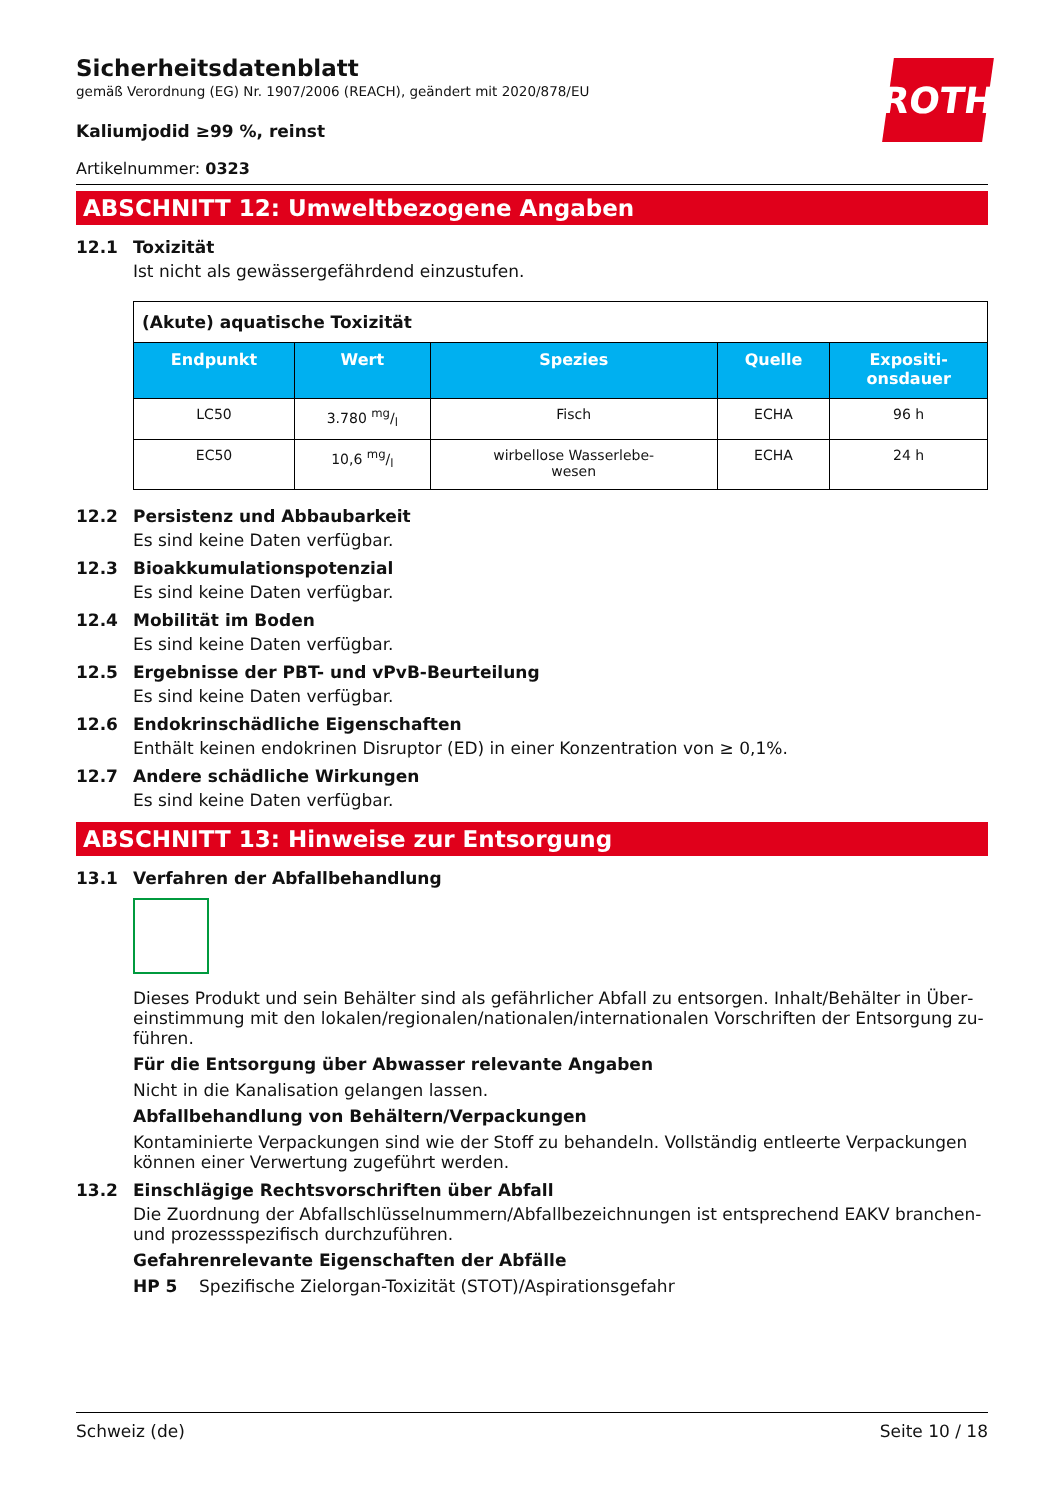ROTH
Sicherheitsdatenblatt
gemäß Verordnung (EG) Nr. 1907/2006 (REACH), geändert mit 2020/878/EU
Kaliumjodid ≥99 %, reinst
Artikelnummer: 0323
ABSCHNITT 12: Umweltbezogene Angaben
12.1 Toxizität
Ist nicht als gewässergefährdend einzustufen.
| (Akute) aquatische Toxizität | | | | |
| Endpunkt | Wert | Spezies | Quelle | Expositi- onsdauer |
| LC50 | 3.780 mg/l | Fisch | ECHA | 96 h |
| EC50 | 10,6 mg/l | wirbellose Wasserlebe- wesen | ECHA | 24 h |
12.2 Persistenz und Abbaubarkeit
Es sind keine Daten verfügbar.
12.3 Bioakkumulationspotenzial
Es sind keine Daten verfügbar.
12.4 Mobilität im Boden
Es sind keine Daten verfügbar.
12.5 Ergebnisse der PBT- und vPvB-Beurteilung
Es sind keine Daten verfügbar.
12.6 Endokrinschädliche Eigenschaften
Enthält keinen endokrinen Disruptor (ED) in einer Konzentration von ≥ 0,1%.
12.7 Andere schädliche Wirkungen
Es sind keine Daten verfügbar.
ABSCHNITT 13: Hinweise zur Entsorgung
13.1 Verfahren der Abfallbehandlung
Dieses Produkt und sein Behälter sind als gefährlicher Abfall zu entsorgen. Inhalt/Behälter in Über­einstimmung mit den lokalen/regionalen/nationalen/internationalen Vorschriften der Entsorgung zu­führen.
Für die Entsorgung über Abwasser relevante Angaben
Nicht in die Kanalisation gelangen lassen.
Abfallbehandlung von Behältern/Verpackungen
Kontaminierte Verpackungen sind wie der Stoff zu behandeln. Vollständig entleerte Verpackungen können einer Verwertung zugeführt werden.
13.2 Einschlägige Rechtsvorschriften über Abfall
Die Zuordnung der Abfallschlüsselnummern/Abfallbezeichnungen ist entsprechend EAKV branchen- und prozessspezifisch durchzuführen.
Gefahrenrelevante Eigenschaften der Abfälle
HP 5 Spezifische Zielorgan-Toxizität (STOT)/Aspirationsgefahr
Schweiz (de) Seite 10 / 18